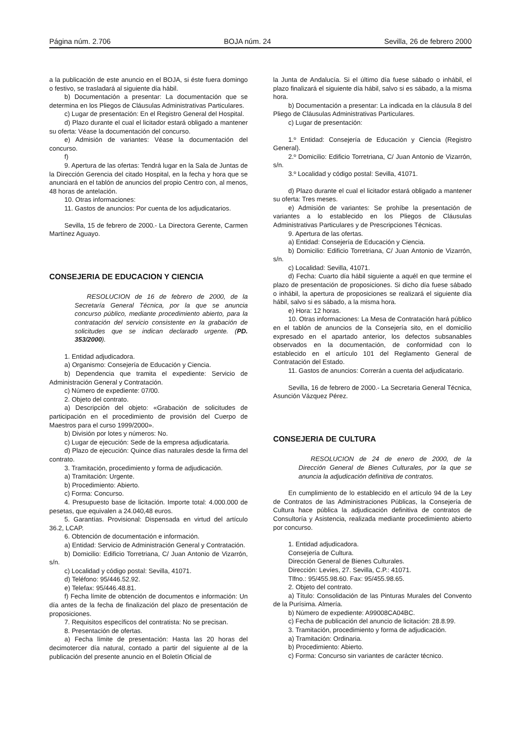Página núm. 2.706 BOJA núm. 24 Sevilla, 26 de febrero 2000
a la publicación de este anuncio en el BOJA, si éste fuera domingo o festivo, se trasladará al siguiente día hábil.
b) Documentación a presentar: La documentación que se determina en los Pliegos de Cláusulas Administrativas Particulares.
c) Lugar de presentación: En el Registro General del Hospital.
d) Plazo durante el cual el licitador estará obligado a mantener su oferta: Véase la documentación del concurso.
e) Admisión de variantes: Véase la documentación del concurso.
f)
9. Apertura de las ofertas: Tendrá lugar en la Sala de Juntas de la Dirección Gerencia del citado Hospital, en la fecha y hora que se anunciará en el tablón de anuncios del propio Centro con, al menos, 48 horas de antelación.
10. Otras informaciones:
11. Gastos de anuncios: Por cuenta de los adjudicatarios.
Sevilla, 15 de febrero de 2000.- La Directora Gerente, Carmen Martínez Aguayo.
CONSEJERIA DE EDUCACION Y CIENCIA
RESOLUCION de 16 de febrero de 2000, de la Secretaría General Técnica, por la que se anuncia concurso público, mediante procedimiento abierto, para la contratación del servicio consistente en la grabación de solicitudes que se indican declarado urgente. (PD. 353/2000).
1. Entidad adjudicadora.
a) Organismo: Consejería de Educación y Ciencia.
b) Dependencia que tramita el expediente: Servicio de Administración General y Contratación.
c) Número de expediente: 07/00.
2. Objeto del contrato.
a) Descripción del objeto: «Grabación de solicitudes de participación en el procedimiento de provisión del Cuerpo de Maestros para el curso 1999/2000».
b) División por lotes y números: No.
c) Lugar de ejecución: Sede de la empresa adjudicataria.
d) Plazo de ejecución: Quince días naturales desde la firma del contrato.
3. Tramitación, procedimiento y forma de adjudicación.
a) Tramitación: Urgente.
b) Procedimiento: Abierto.
c) Forma: Concurso.
4. Presupuesto base de licitación. Importe total: 4.000.000 de pesetas, que equivalen a 24.040,48 euros.
5. Garantías. Provisional: Dispensada en virtud del artículo 36.2, LCAP.
6. Obtención de documentación e información.
a) Entidad: Servicio de Administración General y Contratación.
b) Domicilio: Edificio Torretriana, C/ Juan Antonio de Vizarrón, s/n.
c) Localidad y código postal: Sevilla, 41071.
d) Teléfono: 95/446.52.92.
e) Telefax: 95/446.48.81.
f) Fecha límite de obtención de documentos e información: Un día antes de la fecha de finalización del plazo de presentación de proposiciones.
7. Requisitos específicos del contratista: No se precisan.
8. Presentación de ofertas.
a) Fecha límite de presentación: Hasta las 20 horas del decimotercer día natural, contado a partir del siguiente al de la publicación del presente anuncio en el Boletín Oficial de
la Junta de Andalucía. Si el último día fuese sábado o inhábil, el plazo finalizará el siguiente día hábil, salvo si es sábado, a la misma hora.
b) Documentación a presentar: La indicada en la cláusula 8 del Pliego de Cláusulas Administrativas Particulares.
c) Lugar de presentación:
1.º Entidad: Consejería de Educación y Ciencia (Registro General).
2.º Domicilio: Edificio Torretriana, C/ Juan Antonio de Vizarrón, s/n.
3.º Localidad y código postal: Sevilla, 41071.
d) Plazo durante el cual el licitador estará obligado a mantener su oferta: Tres meses.
e) Admisión de variantes: Se prohíbe la presentación de variantes a lo establecido en los Pliegos de Cláusulas Administrativas Particulares y de Prescripciones Técnicas.
9. Apertura de las ofertas.
a) Entidad: Consejería de Educación y Ciencia.
b) Domicilio: Edificio Torretriana, C/ Juan Antonio de Vizarrón, s/n.
c) Localidad: Sevilla, 41071.
d) Fecha: Cuarto día hábil siguiente a aquél en que termine el plazo de presentación de proposiciones. Si dicho día fuese sábado o inhábil, la apertura de proposiciones se realizará el siguiente día hábil, salvo si es sábado, a la misma hora.
e) Hora: 12 horas.
10. Otras informaciones: La Mesa de Contratación hará público en el tablón de anuncios de la Consejería sito, en el domicilio expresado en el apartado anterior, los defectos subsanables observados en la documentación, de conformidad con lo establecido en el artículo 101 del Reglamento General de Contratación del Estado.
11. Gastos de anuncios: Correrán a cuenta del adjudicatario.
Sevilla, 16 de febrero de 2000.- La Secretaria General Técnica, Asunción Vázquez Pérez.
CONSEJERIA DE CULTURA
RESOLUCION de 24 de enero de 2000, de la Dirección General de Bienes Culturales, por la que se anuncia la adjudicación definitiva de contratos.
En cumplimiento de lo establecido en el artículo 94 de la Ley de Contratos de las Administraciones Públicas, la Consejería de Cultura hace pública la adjudicación definitiva de contratos de Consultoría y Asistencia, realizada mediante procedimiento abierto por concurso.
1. Entidad adjudicadora.
Consejería de Cultura.
Dirección General de Bienes Culturales.
Dirección: Levíes, 27. Sevilla, C.P.: 41071.
Tlfno.: 95/455.98.60. Fax: 95/455.98.65.
2. Objeto del contrato.
a) Título: Consolidación de las Pinturas Murales del Convento de la Purísima. Almería.
b) Número de expediente: A99008CA04BC.
c) Fecha de publicación del anuncio de licitación: 28.8.99.
3. Tramitación, procedimiento y forma de adjudicación.
a) Tramitación: Ordinaria.
b) Procedimiento: Abierto.
c) Forma: Concurso sin variantes de carácter técnico.